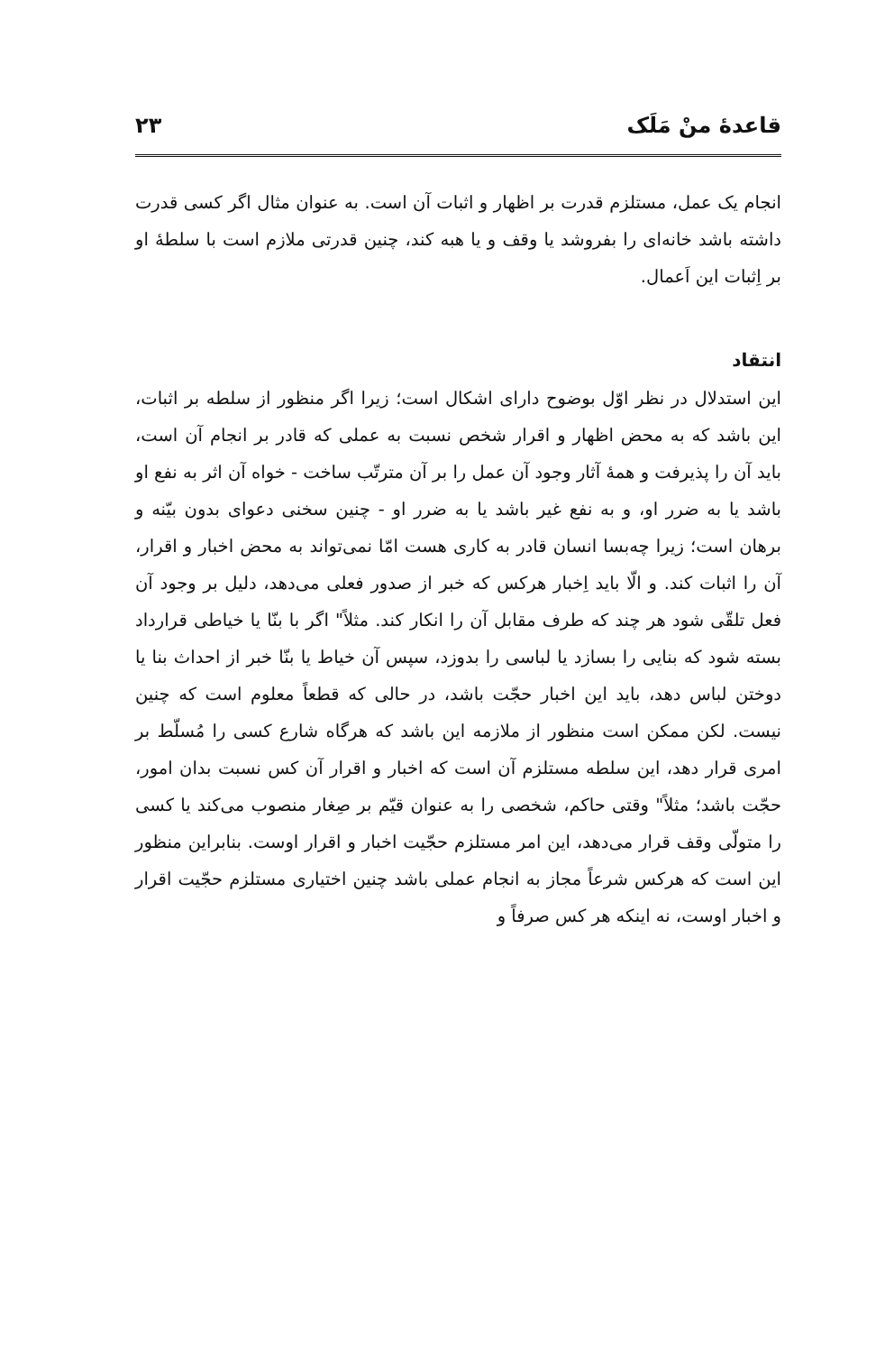قاعدهٔ منْ مَلَک ۲۳
انجام یک عمل، مستلزم قدرت بر اظهار و اثبات آن است. به عنوان مثال اگر کسی قدرت داشته باشد خانه‌ای را بفروشد یا وقف و یا هبه کند، چنین قدرتی ملازم است با سلطهٔ او بر اِثبات این اَعمال.
انتقاد
این استدلال در نظر اوّل بوضوح دارای اشکال است؛ زیرا اگر منظور از سلطه بر اثبات، این باشد که به محض اظهار و اقرار شخص نسبت به عملی که قادر بر انجام آن است، باید آن را پذیرفت و همهٔ آثار وجود آن عمل را بر آن مترتّب ساخت - خواه آن اثر به نفع او باشد یا به ضرر او، و به نفع غیر باشد یا به ضرر او - چنین سخنی دعوای بدون بیّنه و برهان است؛ زیرا چه‌بسا انسان قادر به کاری هست امّا نمی‌تواند به محض اخبار و اقرار، آن را اثبات کند. و الّا باید اِخبار هرکس که خبر از صدور فعلی می‌دهد، دلیل بر وجود آن فعل تلقّی شود هر چند که طرف مقابل آن را انکار کند. مثلاً" اگر با بنّا یا خیاطی قرارداد بسته شود که بنایی را بسازد یا لباسی را بدوزد، سپس آن خیاط یا بنّا خبر از احداث بنا یا دوختن لباس دهد، باید این اخبار حجّت باشد، در حالی که قطعاً معلوم است که چنین نیست. لکن ممکن است منظور از ملازمه این باشد که هرگاه شارع کسی را مُسلّط بر امری قرار دهد، این سلطه مستلزم آن است که اخبار و اقرار آن کس نسبت بدان امور، حجّت باشد؛ مثلاً" وقتی حاکم، شخصی را به عنوان قیّم بر صِغار منصوب می‌کند یا کسی را متولّی وقف قرار می‌دهد، این امر مستلزم حجّیت اخبار و اقرار اوست. بنابراین منظور این است که هرکس شرعاً مجاز به انجام عملی باشد چنین اختیاری مستلزم حجّیت اقرار و اخبار اوست، نه اینکه هر کس صرفاً و